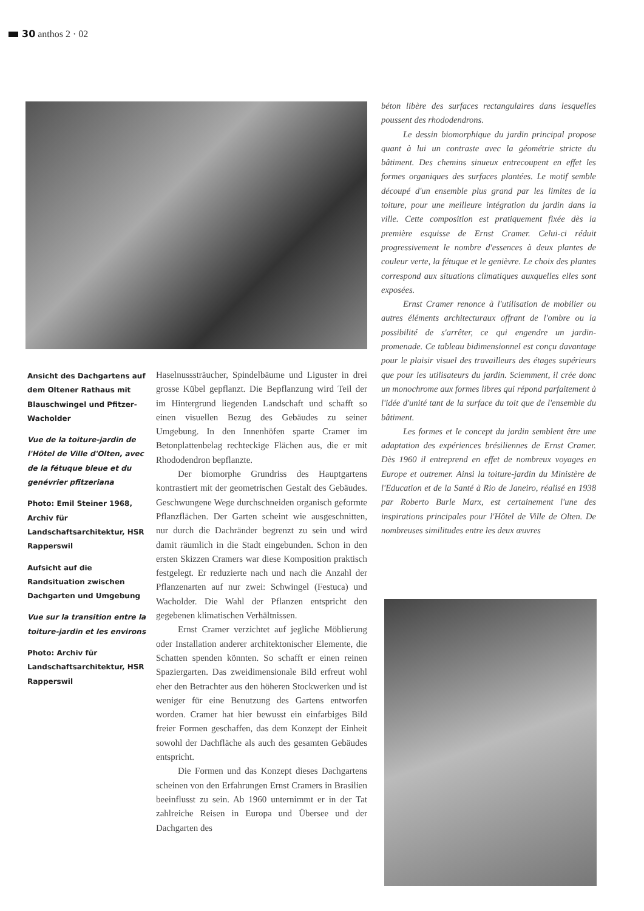30 anthos 2 · 02
béton libère des surfaces rectangulaires dans lesquelles poussent des rhododendrons.
Le dessin biomorphique du jardin principal propose quant à lui un contraste avec la géométrie stricte du bâtiment. Des chemins sinueux entrecoupent en effet les formes organiques des surfaces plantées. Le motif semble découpé d'un ensemble plus grand par les limites de la toiture, pour une meilleure intégration du jardin dans la ville. Cette composition est pratiquement fixée dès la première esquisse de Ernst Cramer. Celui-ci réduit progressivement le nombre d'essences à deux plantes de couleur verte, la fétuque et le genièvre. Le choix des plantes correspond aux situations climatiques auxquelles elles sont exposées.
Ernst Cramer renonce à l'utilisation de mobilier ou autres éléments architecturaux offrant de l'ombre ou la possibilité de s'arrêter, ce qui engendre un jardin-promenade. Ce tableau bidimensionnel est conçu davantage pour le plaisir visuel des travailleurs des étages supérieurs que pour les utilisateurs du jardin. Sciemment, il crée donc un monochrome aux formes libres qui répond parfaitement à l'idée d'unité tant de la surface du toit que de l'ensemble du bâtiment.
Les formes et le concept du jardin semblent être une adaptation des expériences brésiliennes de Ernst Cramer. Dès 1960 il entreprend en effet de nombreux voyages en Europe et outremer. Ainsi la toiture-jardin du Ministère de l'Education et de la Santé à Rio de Janeiro, réalisé en 1938 par Roberto Burle Marx, est certainement l'une des inspirations principales pour l'Hôtel de Ville de Olten. De nombreuses similitudes entre les deux œuvres
Ansicht des Dachgartens auf dem Oltener Rathaus mit Blauschwingel und Pfitzer-Wacholder
Vue de la toiture-jardin de l'Hôtel de Ville d'Olten, avec de la fétuque bleue et du genévrier pfitzeriana
Photo: Emil Steiner 1968, Archiv für Landschaftsarchitektur, HSR Rapperswil
Aufsicht auf die Randsituation zwischen Dachgarten und Umgebung
Vue sur la transition entre la toiture-jardin et les environs
Photo: Archiv für Landschaftsarchitektur, HSR Rapperswil
Haselnusssträucher, Spindelbäume und Liguster in drei grosse Kübel gepflanzt. Die Bepflanzung wird Teil der im Hintergrund liegenden Landschaft und schafft so einen visuellen Bezug des Gebäudes zu seiner Umgebung. In den Innenhöfen sparte Cramer im Betonplattenbelag rechteckige Flächen aus, die er mit Rhododendron bepflanzte.
Der biomorphe Grundriss des Hauptgartens kontrastiert mit der geometrischen Gestalt des Gebäudes. Geschwungene Wege durchschneiden organisch geformte Pflanzflächen. Der Garten scheint wie ausgeschnitten, nur durch die Dachränder begrenzt zu sein und wird damit räumlich in die Stadt eingebunden. Schon in den ersten Skizzen Cramers war diese Komposition praktisch festgelegt. Er reduzierte nach und nach die Anzahl der Pflanzenarten auf nur zwei: Schwingel (Festuca) und Wacholder. Die Wahl der Pflanzen entspricht den gegebenen klimatischen Verhältnissen.
Ernst Cramer verzichtet auf jegliche Möblierung oder Installation anderer architektonischer Elemente, die Schatten spenden könnten. So schafft er einen reinen Spaziergarten. Das zweidimensionale Bild erfreut wohl eher den Betrachter aus den höheren Stockwerken und ist weniger für eine Benutzung des Gartens entworfen worden. Cramer hat hier bewusst ein einfarbiges Bild freier Formen geschaffen, das dem Konzept der Einheit sowohl der Dachfläche als auch des gesamten Gebäudes entspricht.
Die Formen und das Konzept dieses Dachgartens scheinen von den Erfahrungen Ernst Cramers in Brasilien beeinflusst zu sein. Ab 1960 unternimmt er in der Tat zahlreiche Reisen in Europa und Übersee und der Dachgarten des